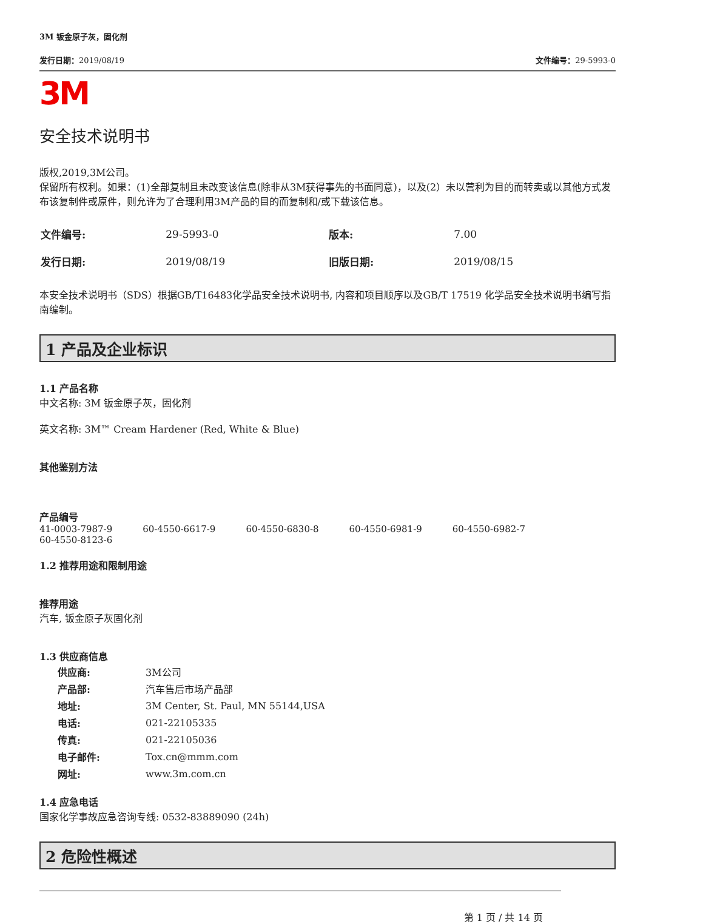3M 钣金原子灰，固化剂
发行日期：2019/08/19 文件编号：29-5993-0
3M
安全技术说明书
版权,2019,3M公司。
保留所有权利。如果：(1)全部复制且未改变该信息(除非从3M获得事先的书面同意)，以及(2）未以营利为目的而转卖或以其他方式发布该复制件或原件，则允许为了合理利用3M产品的目的而复制和/或下载该信息。
| 文件编号: | 29-5993-0 | 版本: | 7.00 |
| 发行日期: | 2019/08/19 | 旧版日期: | 2019/08/15 |
本安全技术说明书（SDS）根据GB/T16483化学品安全技术说明书, 内容和项目顺序以及GB/T 17519 化学品安全技术说明书编写指南编制。
1 产品及企业标识
1.1 产品名称
中文名称: 3M 钣金原子灰，固化剂
英文名称: 3M™ Cream Hardener (Red, White & Blue)
其他鉴别方法
产品编号
41-0003-7987-9 60-4550-6617-9 60-4550-6830-8 60-4550-6981-9 60-4550-6982-7
60-4550-8123-6
1.2 推荐用途和限制用途
推荐用途
汽车, 钣金原子灰固化剂
1.3 供应商信息
| 供应商: | 3M公司 |
| 产品部: | 汽车售后市场产品部 |
| 地址: | 3M Center, St. Paul, MN 55144,USA |
| 电话: | 021-22105335 |
| 传真: | 021-22105036 |
| 电子邮件: | Tox.cn@mmm.com |
| 网址: | www.3m.com.cn |
1.4 应急电话
国家化学事故应急咨询专线: 0532-83889090 (24h)
2 危险性概述
第 1 页 / 共 14 页